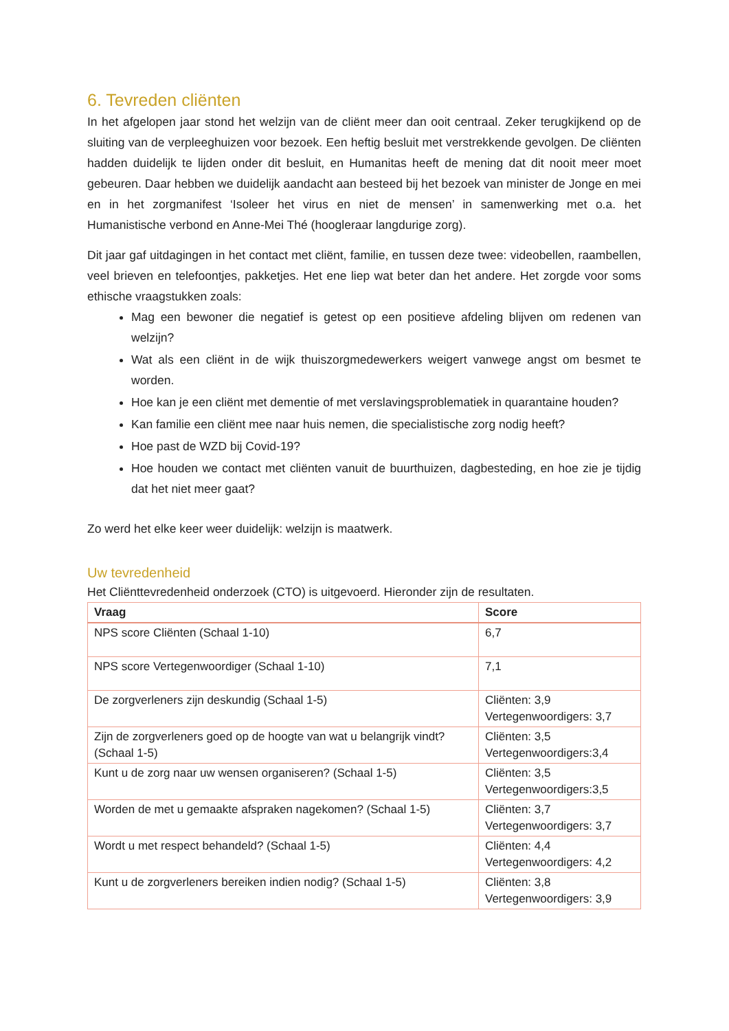6. Tevreden cliënten
In het afgelopen jaar stond het welzijn van de cliënt meer dan ooit centraal. Zeker terugkijkend op de sluiting van de verpleeghuizen voor bezoek. Een heftig besluit met verstrekkende gevolgen. De cliënten hadden duidelijk te lijden onder dit besluit, en Humanitas heeft de mening dat dit nooit meer moet gebeuren. Daar hebben we duidelijk aandacht aan besteed bij het bezoek van minister de Jonge en mei en in het zorgmanifest ‘Isoleer het virus en niet de mensen’ in samenwerking met o.a. het Humanistische verbond en Anne-Mei Thé (hoogleraar langdurige zorg).
Dit jaar gaf uitdagingen in het contact met cliënt, familie, en tussen deze twee: videobellen, raambellen, veel brieven en telefoontjes, pakketjes. Het ene liep wat beter dan het andere. Het zorgde voor soms ethische vraagstukken zoals:
Mag een bewoner die negatief is getest op een positieve afdeling blijven om redenen van welzijn?
Wat als een cliënt in de wijk thuiszorgmedewerkers weigert vanwege angst om besmet te worden.
Hoe kan je een cliënt met dementie of met verslavingsproblematiek in quarantaine houden?
Kan familie een cliënt mee naar huis nemen, die specialistische zorg nodig heeft?
Hoe past de WZD bij Covid-19?
Hoe houden we contact met cliënten vanuit de buurthuizen, dagbesteding, en hoe zie je tijdig dat het niet meer gaat?
Zo werd het elke keer weer duidelijk: welzijn is maatwerk.
Uw tevredenheid
Het Cliënttevredenheid onderzoek (CTO) is uitgevoerd. Hieronder zijn de resultaten.
| Vraag | Score |
| --- | --- |
| NPS score Cliënten (Schaal 1-10) | 6,7 |
| NPS score Vertegenwoordiger (Schaal 1-10) | 7,1 |
| De zorgverleners zijn deskundig (Schaal 1-5) | Cliënten: 3,9 Vertegenwoordigers: 3,7 |
| Zijn de zorgverleners goed op de hoogte van wat u belangrijk vindt? (Schaal 1-5) | Cliënten: 3,5 Vertegenwoordigers:3,4 |
| Kunt u de zorg naar uw wensen organiseren? (Schaal 1-5) | Cliënten: 3,5 Vertegenwoordigers:3,5 |
| Worden de met u gemaakte afspraken nagekomen? (Schaal 1-5) | Cliënten: 3,7 Vertegenwoordigers: 3,7 |
| Wordt u met respect behandeld? (Schaal 1-5) | Cliënten: 4,4 Vertegenwoordigers: 4,2 |
| Kunt u de zorgverleners bereiken indien nodig? (Schaal 1-5) | Cliënten: 3,8 Vertegenwoordigers: 3,9 |